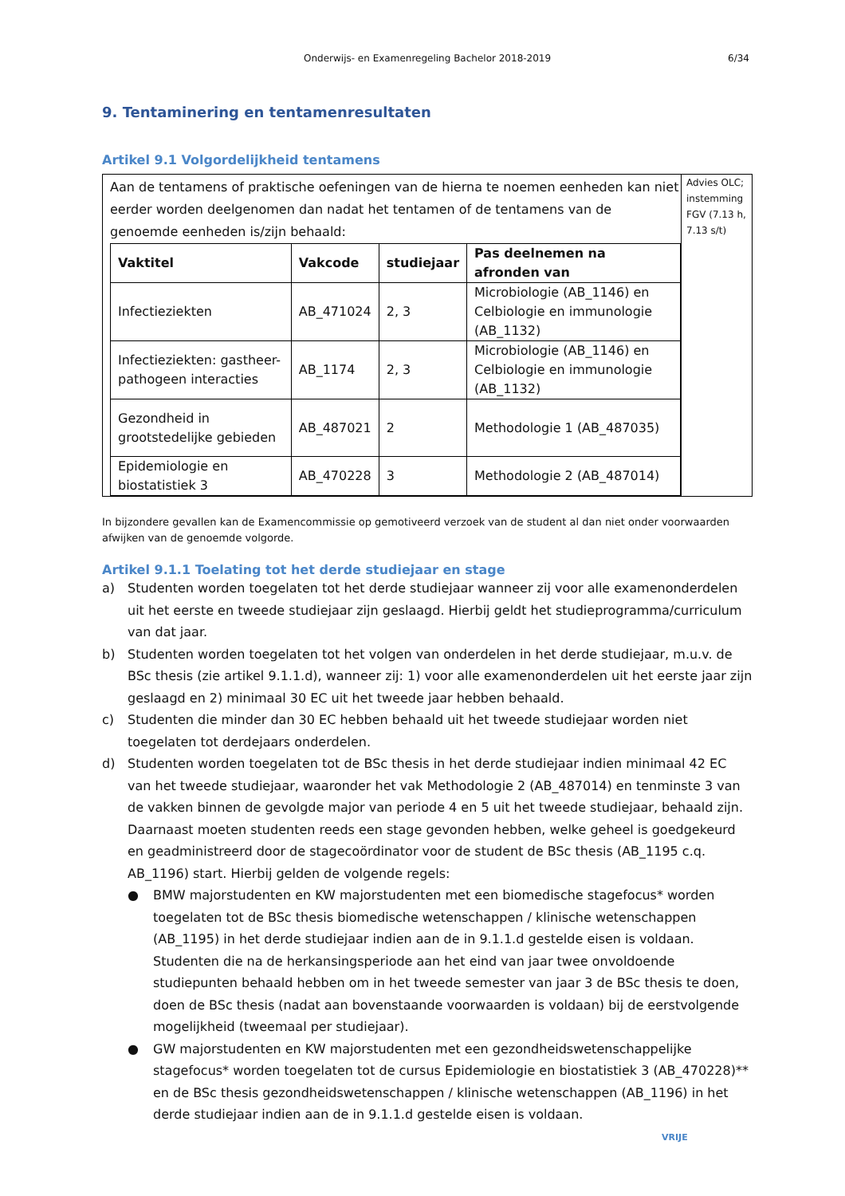Onderwijs- en Examenregeling Bachelor 2018-2019 6/34
9. Tentaminering en tentamenresultaten
Artikel 9.1 Volgordelijkheid tentamens
Aan de tentamens of praktische oefeningen van de hierna te noemen eenheden kan niet eerder worden deelgenomen dan nadat het tentamen of de tentamens van de genoemde eenheden is/zijn behaald:
| Vaktitel | Vakcode | studiejaar | Pas deelnemen na afronden van |
| --- | --- | --- | --- |
| Infectieziekten | AB_471024 | 2, 3 | Microbiologie (AB_1146) en Celbiologie en immunologie (AB_1132) |
| Infectieziekten: gastheer-pathogeen interacties | AB_1174 | 2, 3 | Microbiologie (AB_1146) en Celbiologie en immunologie (AB_1132) |
| Gezondheid in grootstedelijke gebieden | AB_487021 | 2 | Methodologie 1 (AB_487035) |
| Epidemiologie en biostatistiek 3 | AB_470228 | 3 | Methodologie 2 (AB_487014) |
Advies OLC; instemming FGV (7.13 h, 7.13 s/t)
In bijzondere gevallen kan de Examencommissie op gemotiveerd verzoek van de student al dan niet onder voorwaarden afwijken van de genoemde volgorde.
Artikel 9.1.1 Toelating tot het derde studiejaar en stage
a) Studenten worden toegelaten tot het derde studiejaar wanneer zij voor alle examenonderdelen uit het eerste en tweede studiejaar zijn geslaagd. Hierbij geldt het studieprogramma/curriculum van dat jaar.
b) Studenten worden toegelaten tot het volgen van onderdelen in het derde studiejaar, m.u.v. de BSc thesis (zie artikel 9.1.1.d), wanneer zij: 1) voor alle examenonderdelen uit het eerste jaar zijn geslaagd en 2) minimaal 30 EC uit het tweede jaar hebben behaald.
c) Studenten die minder dan 30 EC hebben behaald uit het tweede studiejaar worden niet toegelaten tot derdejaars onderdelen.
d) Studenten worden toegelaten tot de BSc thesis in het derde studiejaar indien minimaal 42 EC van het tweede studiejaar, waaronder het vak Methodologie 2 (AB_487014) en tenminste 3 van de vakken binnen de gevolgde major van periode 4 en 5 uit het tweede studiejaar, behaald zijn. Daarnaast moeten studenten reeds een stage gevonden hebben, welke geheel is goedgekeurd en geadministreerd door de stagecoördinator voor de student de BSc thesis (AB_1195 c.q. AB_1196) start. Hierbij gelden de volgende regels:
● BMW majorstudenten en KW majorstudenten met een biomedische stagefocus* worden toegelaten tot de BSc thesis biomedische wetenschappen / klinische wetenschappen (AB_1195) in het derde studiejaar indien aan de in 9.1.1.d gestelde eisen is voldaan. Studenten die na de herkansingsperiode aan het eind van jaar twee onvoldoende studiepunten behaald hebben om in het tweede semester van jaar 3 de BSc thesis te doen, doen de BSc thesis (nadat aan bovenstaande voorwaarden is voldaan) bij de eerstvolgende mogelijkheid (tweemaal per studiejaar).
● GW majorstudenten en KW majorstudenten met een gezondheidswetenschappelijke stagefocus* worden toegelaten tot de cursus Epidemiologie en biostatistiek 3 (AB_470228)** en de BSc thesis gezondheidswetenschappen / klinische wetenschappen (AB_1196) in het derde studiejaar indien aan de in 9.1.1.d gestelde eisen is voldaan.
VRIJE